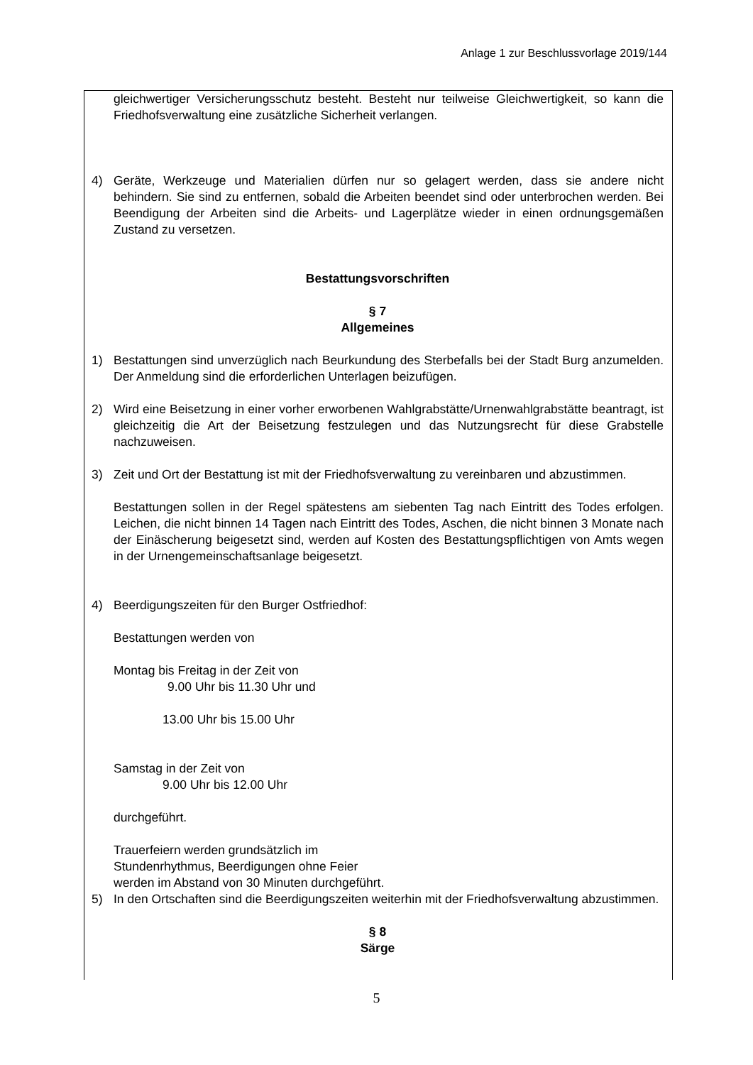Anlage 1 zur Beschlussvorlage 2019/144
gleichwertiger Versicherungsschutz besteht. Besteht nur teilweise Gleichwertigkeit, so kann die Friedhofsverwaltung eine zusätzliche Sicherheit verlangen.
4) Geräte, Werkzeuge und Materialien dürfen nur so gelagert werden, dass sie andere nicht behindern. Sie sind zu entfernen, sobald die Arbeiten beendet sind oder unterbrochen werden. Bei Beendigung der Arbeiten sind die Arbeits- und Lagerplätze wieder in einen ordnungsgemäßen Zustand zu versetzen.
Bestattungsvorschriften
§ 7
Allgemeines
1) Bestattungen sind unverzüglich nach Beurkundung des Sterbefalls bei der Stadt Burg anzumelden. Der Anmeldung sind die erforderlichen Unterlagen beizufügen.
2) Wird eine Beisetzung in einer vorher erworbenen Wahlgrabstätte/Urnenwahlgrabstätte beantragt, ist gleichzeitig die Art der Beisetzung festzulegen und das Nutzungsrecht für diese Grabstelle nachzuweisen.
3) Zeit und Ort der Bestattung ist mit der Friedhofsverwaltung zu vereinbaren und abzustimmen.
Bestattungen sollen in der Regel spätestens am siebenten Tag nach Eintritt des Todes erfolgen. Leichen, die nicht binnen 14 Tagen nach Eintritt des Todes, Aschen, die nicht binnen 3 Monate nach der Einäscherung beigesetzt sind, werden auf Kosten des Bestattungspflichtigen von Amts wegen in der Urnengemeinschaftsanlage beigesetzt.
4) Beerdigungszeiten für den Burger Ostfriedhof:
Bestattungen werden von
Montag bis Freitag in der Zeit von
9.00 Uhr bis 11.30 Uhr und
13.00 Uhr bis 15.00 Uhr
Samstag in der Zeit von
9.00 Uhr bis 12.00 Uhr
durchgeführt.
Trauerfeiern werden grundsätzlich im
Stundenrhythmus, Beerdigungen ohne Feier
werden im Abstand von 30 Minuten durchgeführt.
5) In den Ortschaften sind die Beerdigungszeiten weiterhin mit der Friedhofsverwaltung abzustimmen.
§ 8
Särge
5